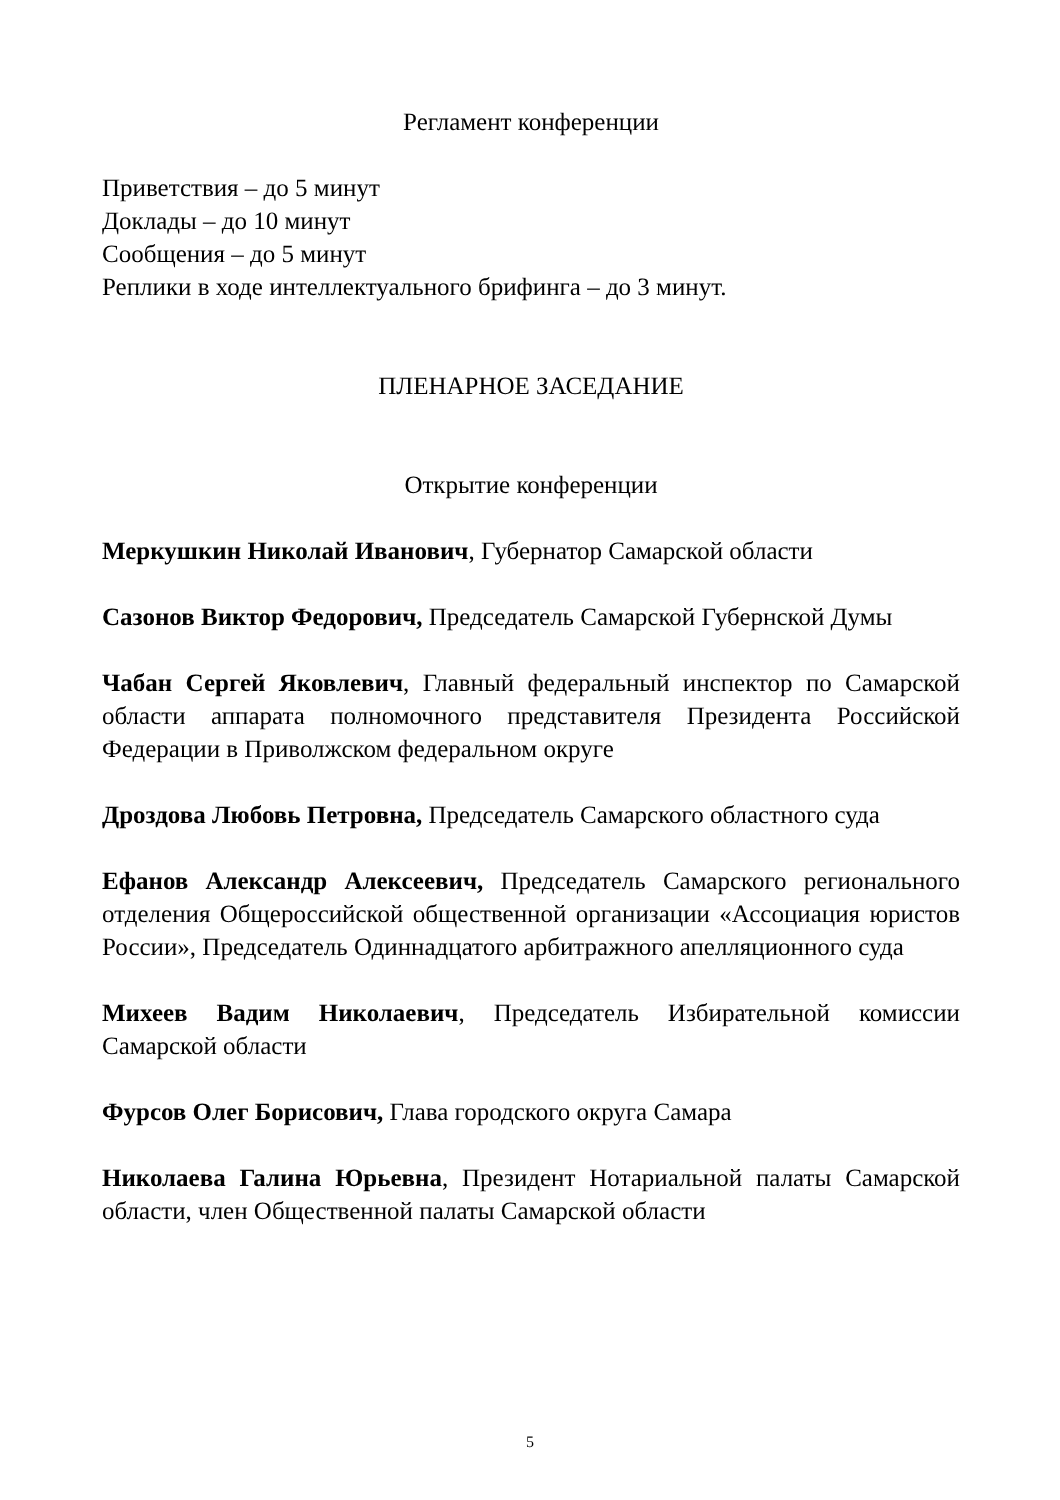Регламент конференции
Приветствия – до 5 минут
Доклады – до 10 минут
Сообщения – до 5 минут
Реплики в ходе интеллектуального брифинга – до 3 минут.
ПЛЕНАРНОЕ ЗАСЕДАНИЕ
Открытие конференции
Меркушкин Николай Иванович, Губернатор Самарской области
Сазонов Виктор Федорович, Председатель Самарской Губернской Думы
Чабан Сергей Яковлевич, Главный федеральный инспектор по Самарской области аппарата полномочного представителя Президента Российской Федерации в Приволжском федеральном округе
Дроздова Любовь Петровна, Председатель Самарского областного суда
Ефанов Александр Алексеевич, Председатель Самарского регионального отделения Общероссийской общественной организации «Ассоциация юристов России», Председатель Одиннадцатого арбитражного апелляционного суда
Михеев Вадим Николаевич, Председатель Избирательной комиссии Самарской области
Фурсов Олег Борисович, Глава городского округа Самара
Николаева Галина Юрьевна, Президент Нотариальной палаты Самарской области, член Общественной палаты Самарской области
5